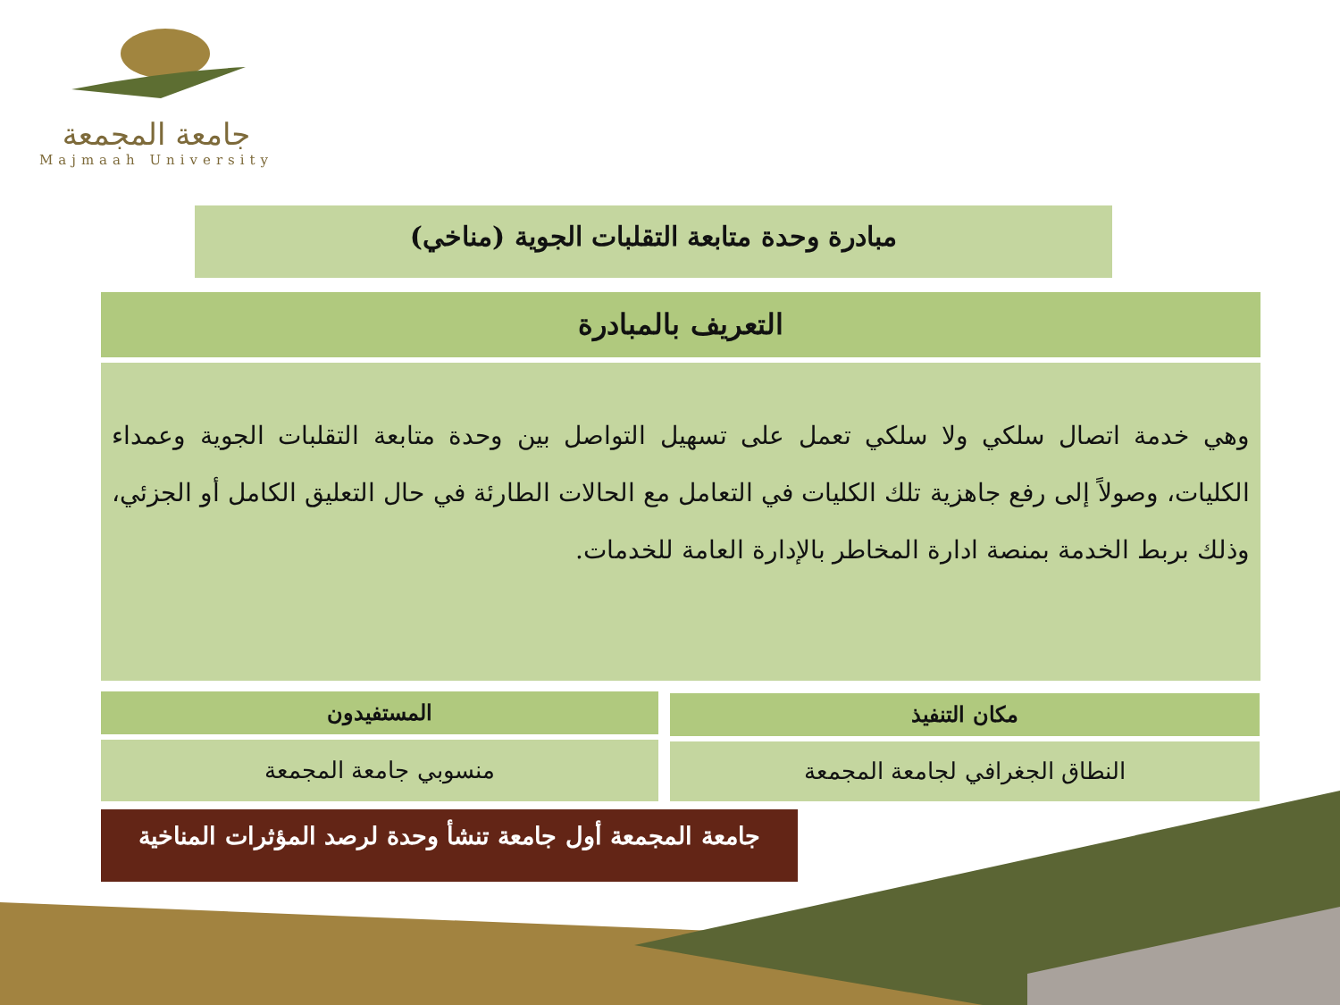جامعة المجمعة
Majmaah University
مبادرة وحدة متابعة التقلبات الجوية (مناخي)
التعريف بالمبادرة
وهي خدمة اتصال سلكي ولا سلكي تعمل على تسهيل التواصل بين وحدة متابعة التقلبات الجوية وعمداء الكليات، وصولاً إلى رفع جاهزية تلك الكليات في التعامل مع الحالات الطارئة في حال التعليق الكامل أو الجزئي، وذلك بربط الخدمة بمنصة ادارة المخاطر بالإدارة العامة للخدمات.
مكان التنفيذ
المستفيدون
النطاق الجغرافي لجامعة المجمعة
منسوبي جامعة المجمعة
جامعة المجمعة أول جامعة تنشأ وحدة لرصد المؤثرات المناخية